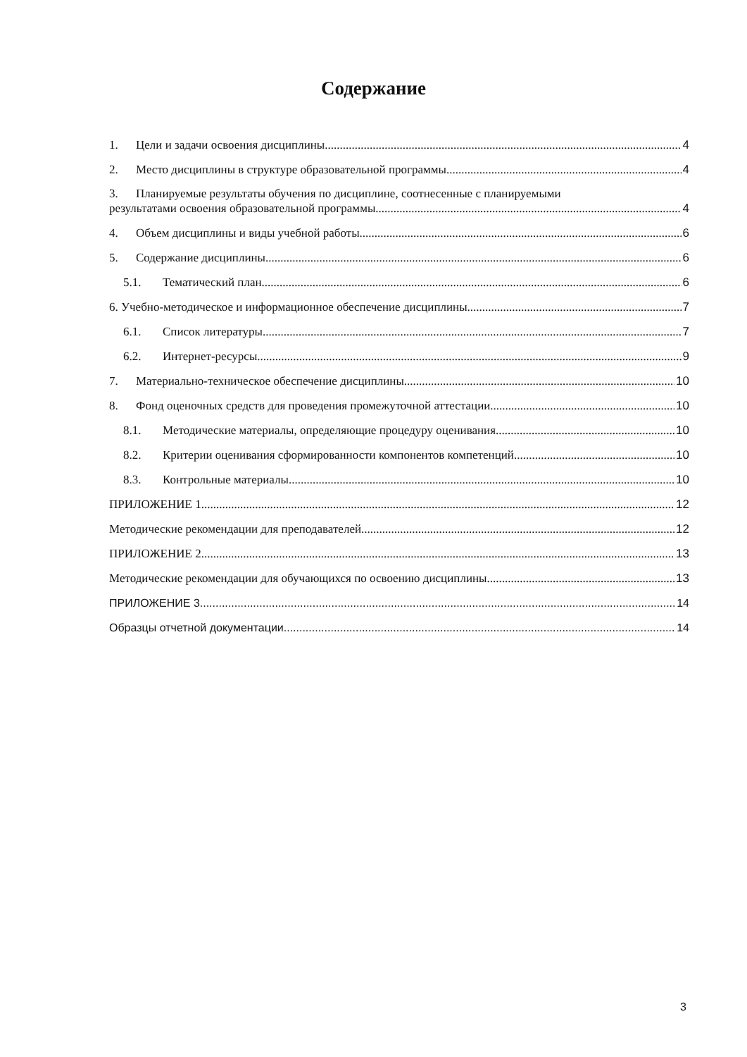Содержание
1. Цели и задачи освоения дисциплины 4
2. Место дисциплины в структуре образовательной программы 4
3. Планируемые результаты обучения по дисциплине, соотнесенные с планируемыми
результатами освоения образовательной программы 4
4. Объем дисциплины и виды учебной работы 6
5. Содержание дисциплины 6
5.1. Тематический план 6
6. Учебно-методическое и информационное обеспечение дисциплины 7
6.1. Список литературы 7
6.2. Интернет-ресурсы 9
7. Материально-техническое обеспечение дисциплины 10
8. Фонд оценочных средств для проведения промежуточной аттестации 10
8.1. Методические материалы, определяющие процедуру оценивания 10
8.2. Критерии оценивания сформированности компонентов компетенций 10
8.3. Контрольные материалы 10
ПРИЛОЖЕНИЕ 1 12
Методические рекомендации для преподавателей 12
ПРИЛОЖЕНИЕ 2 13
Методические рекомендации для обучающихся по освоению дисциплины 13
ПРИЛОЖЕНИЕ 3 14
Образцы отчетной документации 14
3